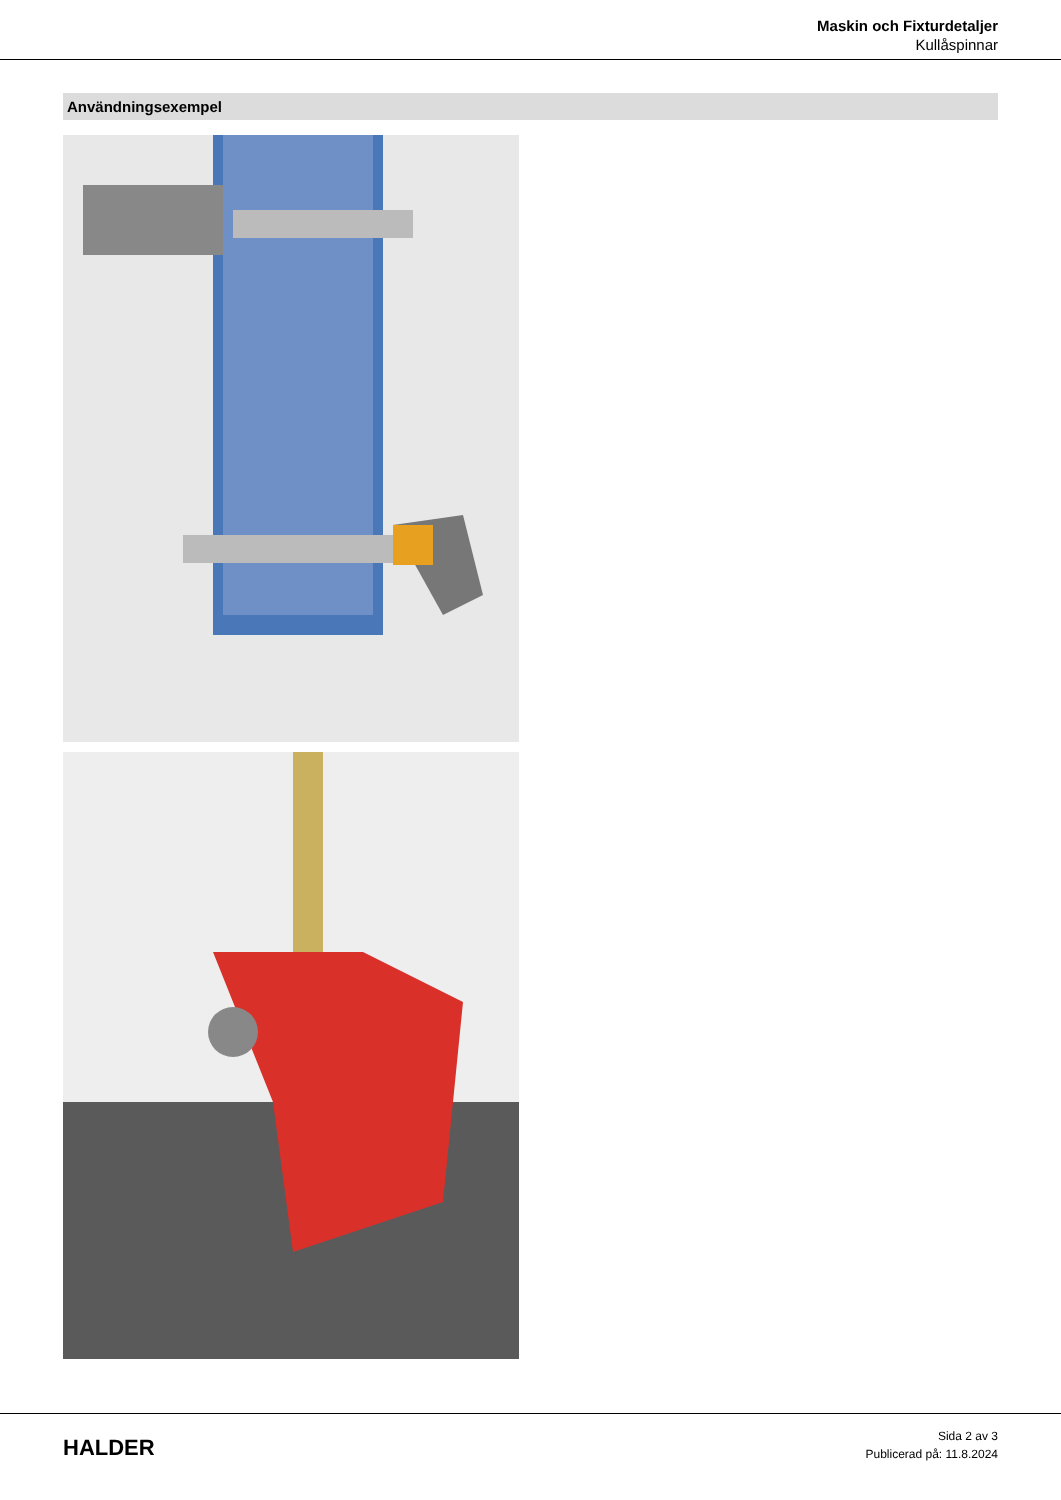Maskin och Fixturdetaljer
Kullåspinnar
Användningsexempel
HALDER
Sida 2 av 3
Publicerad på: 11.8.2024